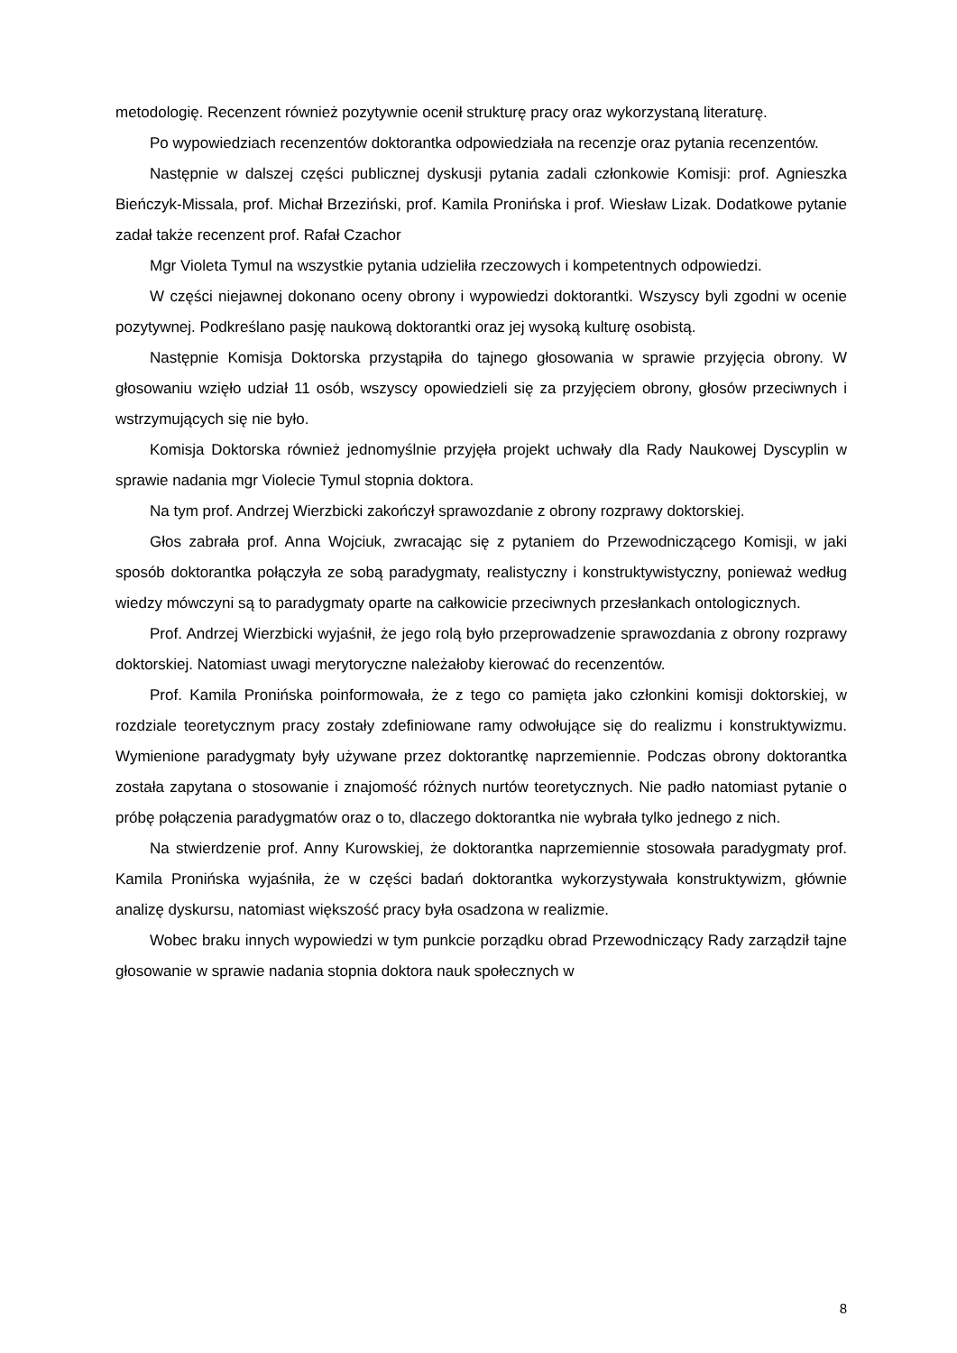metodologię. Recenzent również pozytywnie ocenił strukturę pracy oraz wykorzystaną literaturę.
Po wypowiedziach recenzentów doktorantka odpowiedziała na recenzje oraz pytania recenzentów.
Następnie w dalszej części publicznej dyskusji pytania zadali członkowie Komisji: prof. Agnieszka Bieńczyk-Missala, prof. Michał Brzeziński, prof. Kamila Pronińska i prof. Wiesław Lizak. Dodatkowe pytanie zadał także recenzent prof. Rafał Czachor
Mgr Violeta Tymul na wszystkie pytania udzieliła rzeczowych i kompetentnych odpowiedzi.
W części niejawnej dokonano oceny obrony i wypowiedzi doktorantki. Wszyscy byli zgodni w ocenie pozytywnej. Podkreślano pasję naukową doktorantki oraz jej wysoką kulturę osobistą.
Następnie Komisja Doktorska przystąpiła do tajnego głosowania w sprawie przyjęcia obrony. W głosowaniu wzięło udział 11 osób, wszyscy opowiedzieli się za przyjęciem obrony, głosów przeciwnych i wstrzymujących się nie było.
Komisja Doktorska również jednomyślnie przyjęła projekt uchwały dla Rady Naukowej Dyscyplin w sprawie nadania mgr Violecie Tymul stopnia doktora.
Na tym prof. Andrzej Wierzbicki zakończył sprawozdanie z obrony rozprawy doktorskiej.
Głos zabrała prof. Anna Wojciuk, zwracając się z pytaniem do Przewodniczącego Komisji, w jaki sposób doktorantka połączyła ze sobą paradygmaty, realistyczny i konstruktywistyczny, ponieważ według wiedzy mówczyni są to paradygmaty oparte na całkowicie przeciwnych przesłankach ontologicznych.
Prof. Andrzej Wierzbicki wyjaśnił, że jego rolą było przeprowadzenie sprawozdania z obrony rozprawy doktorskiej. Natomiast uwagi merytoryczne należałoby kierować do recenzentów.
Prof. Kamila Pronińska poinformowała, że z tego co pamięta jako członkini komisji doktorskiej, w rozdziale teoretycznym pracy zostały zdefiniowane ramy odwołujące się do realizmu i konstruktywizmu. Wymienione paradygmaty były używane przez doktorantkę naprzemiennie. Podczas obrony doktorantka została zapytana o stosowanie i znajomość różnych nurtów teoretycznych. Nie padło natomiast pytanie o próbę połączenia paradygmatów oraz o to, dlaczego doktorantka nie wybrała tylko jednego z nich.
Na stwierdzenie prof. Anny Kurowskiej, że doktorantka naprzemiennie stosowała paradygmaty prof. Kamila Pronińska wyjaśniła, że w części badań doktorantka wykorzystywała konstruktywizm, głównie analizę dyskursu, natomiast większość pracy była osadzona w realizmie.
Wobec braku innych wypowiedzi w tym punkcie porządku obrad Przewodniczący Rady zarządził tajne głosowanie w sprawie nadania stopnia doktora nauk społecznych w
8